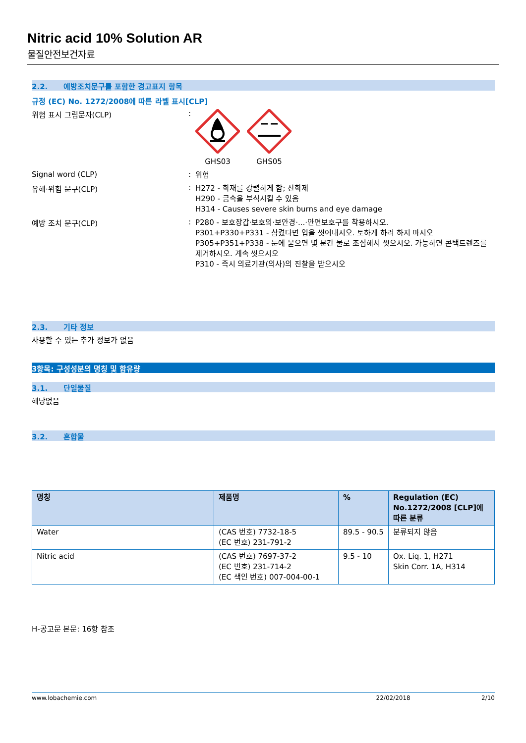Nitric acid 10% Solution AR
물질안전보건자료
2.2. 예방조치문구를 포함한 경고표지 항목
규정 (EC) No. 1272/2008에 따른 라벨 표시[CLP]
위험 표시 그림문자(CLP) :
GHS03 GHS05
Signal word (CLP) :
위험
유해·위험 문구(CLP) :
H272 - 화재를 강렬하게 함; 산화제
H290 - 금속을 부식시킬 수 있음
H314 - Causes severe skin burns and eye damage
예방 조치 문구(CLP) :
P280 - 보호장갑·보호의·보안경·...·안면보호구를 착용하시오.
P301+P330+P331 - 삼켰다면 입을 씻어내시오. 토하게 하려 하지 마시오
P305+P351+P338 - 눈에 묻으면 몇 분간 물로 조심해서 씻으시오. 가능하면 콘택트렌즈를 제거하시오. 계속 씻으시오
P310 - 즉시 의료기관(의사)의 진찰을 받으시오
2.3. 기타 정보
사용할 수 있는 추가 정보가 없음
3항목: 구성성분의 명칭 및 함유량
3.1. 단일물질
해당없음
3.2. 혼합물
| 명칭 | 제품명 | % | Regulation (EC) No.1272/2008 [CLP]에 따른 분류 |
| --- | --- | --- | --- |
| Water | (CAS 번호) 7732-18-5 (EC 번호) 231-791-2 | 89.5 - 90.5 | 분류되지 않음 |
| Nitric acid | (CAS 번호) 7697-37-2 (EC 번호) 231-714-2 (EC 색인 번호) 007-004-00-1 | 9.5 - 10 | Ox. Liq. 1, H271 Skin Corr. 1A, H314 |
H-공고문 본문: 16항 참조
www.lobachemie.com 22/02/2018 2/10